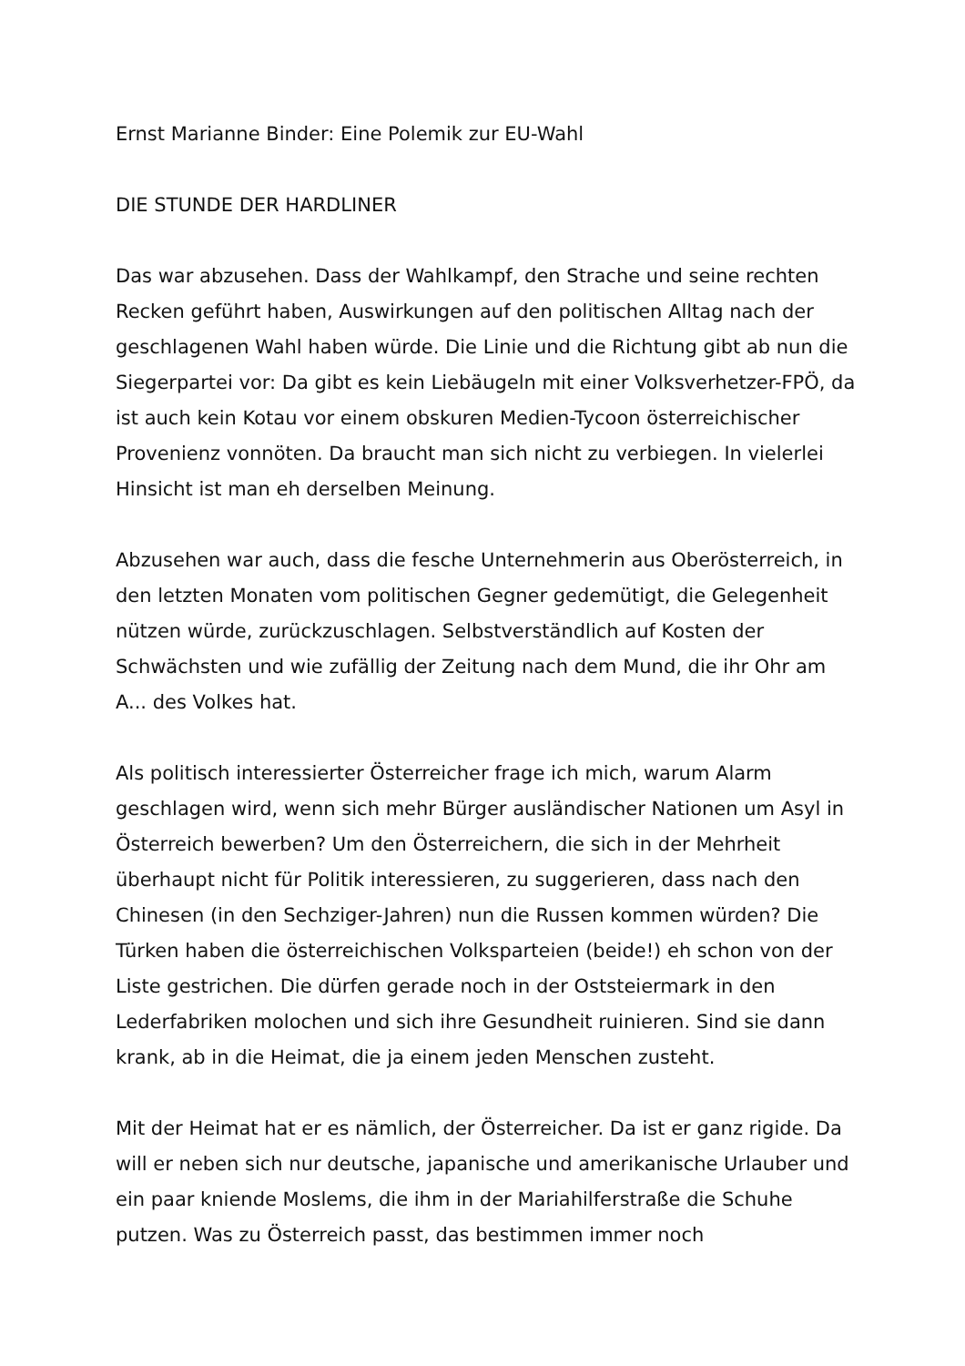Ernst Marianne Binder: Eine Polemik zur EU-Wahl
DIE STUNDE DER HARDLINER
Das war abzusehen. Dass der Wahlkampf, den Strache und seine rechten Recken geführt haben, Auswirkungen auf den politischen Alltag nach der geschlagenen Wahl haben würde. Die Linie und die Richtung gibt ab nun die Siegerpartei vor: Da gibt es kein Liebäugeln mit einer Volksverhetzer-FPÖ, da ist auch kein Kotau vor einem obskuren Medien-Tycoon österreichischer Provenienz vonnöten. Da braucht man sich nicht zu verbiegen. In vielerlei Hinsicht ist man eh derselben Meinung.
Abzusehen war auch, dass die fesche Unternehmerin aus Oberösterreich, in den letzten Monaten vom politischen Gegner gedemütigt, die Gelegenheit nützen würde, zurückzuschlagen. Selbstverständlich auf Kosten der Schwächsten und wie zufällig der Zeitung nach dem Mund, die ihr Ohr am A... des Volkes hat.
Als politisch interessierter Österreicher frage ich mich, warum Alarm geschlagen wird, wenn sich mehr Bürger ausländischer Nationen um Asyl in Österreich bewerben? Um den Österreichern, die sich in der Mehrheit überhaupt nicht für Politik interessieren, zu suggerieren, dass nach den Chinesen (in den Sechziger-Jahren) nun die Russen kommen würden? Die Türken haben die österreichischen Volksparteien (beide!) eh schon von der Liste gestrichen. Die dürfen gerade noch in der Oststeiermark in den Lederfabriken molochen und sich ihre Gesundheit ruinieren. Sind sie dann krank, ab in die Heimat, die ja einem jeden Menschen zusteht.
Mit der Heimat hat er es nämlich, der Österreicher. Da ist er ganz rigide. Da will er neben sich nur deutsche, japanische und amerikanische Urlauber und ein paar kniende Moslems, die ihm in der Mariahilferstraße die Schuhe putzen. Was zu Österreich passt, das bestimmen immer noch